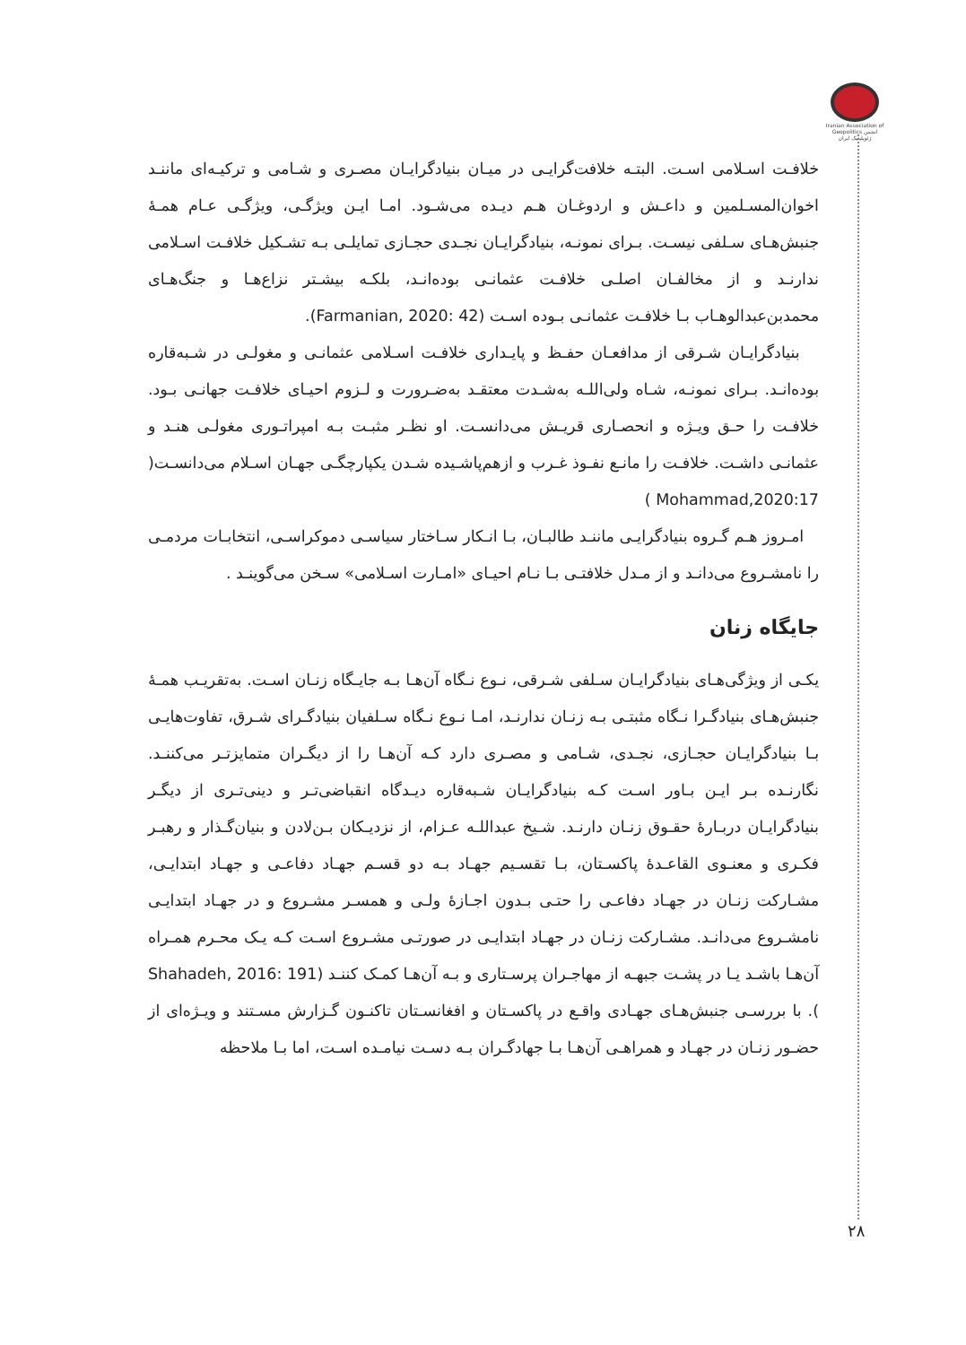Iranian Association of Geopolitics انجمن ژئوپلیتیک ایران
خلافـت اسـلامی اسـت. البتـه خلافت‌گرایـی در میـان بنیادگرایـان مصـری و شـامی و ترکیـه‌ای ماننـد اخوان‌المسـلمین و داعـش و اردوغـان هـم دیـده می‌شـود. امـا ایـن ویژگـی، ویژگـی عـام همـۀ جنبش‌هـای سـلفی نیسـت. بـرای نمونـه، بنیادگرایـان نجـدی حجـازی تمایلـی بـه تشـکیل خلافـت اسـلامی ندارنـد و از مخالفـان اصلـی خلافـت عثمانـی بوده‌انـد، بلکـه بیشـتر نزاع‌هـا و جنگ‌هـای محمدبن‌عبدالوهـاب بـا خلافـت عثمانـی بـوده اسـت (Farmanian, 2020: 42).
بنیادگرایـان شـرقی از مدافعـان حفـظ و پایـداری خلافـت اسـلامی عثمانـی و مغولـی در شـبه‌قاره بوده‌انـد. بـرای نمونـه، شـاه ولی‌اللـه به‌شـدت معتقـد به‌ضـرورت و لـزوم احیـای خلافـت جهانـی بـود. خلافـت را حـق ویـژه و انحصـاری قریـش می‌دانسـت. او نظـر مثبـت بـه امپراتـوری مغولـی هنـد و عثمانـی داشـت. خلافـت را مانـع نفـوذ غـرب و ازهم‌پاشـیده شـدن یکپارچگـی جهـان اسـلام می‌دانسـت( Mohammad,2020:17 )
امـروز هـم گـروه بنیادگرایـی ماننـد طالبـان، بـا انـکار سـاختار سیاسـی دموکراسـی، انتخابـات مردمـی را نامشـروع می‌دانـد و از مـدل خلافتـی بـا نـام احیـای «امـارت اسـلامی» سـخن می‌گوینـد .
جایگاه زنان
یکـی از ویژگی‌هـای بنیادگرایـان سـلفی شـرقی، نـوع نـگاه آن‌هـا بـه جایـگاه زنـان اسـت. به‌تقریـب همـۀ جنبش‌هـای بنیادگـرا نـگاه مثبتـی بـه زنـان ندارنـد، امـا نـوع نـگاه سـلفیان بنیادگـرای شـرق، تفاوت‌هایـی بـا بنیادگرایـان حجـازی، نجـدی، شـامی و مصـری دارد کـه آن‌هـا را از دیگـران متمایزتـر می‌کننـد. نگارنـده بـر ایـن بـاور اسـت کـه بنیادگرایـان شـبه‌قاره دیـدگاه انقباضی‌تـر و دینی‌تـری از دیگـر بنیادگرایـان دربـارۀ حقـوق زنـان دارنـد. شـیخ عبداللـه عـزام، از نزدیـکان بـن‌لادن و بنیان‌گـذار و رهبـر فکـری و معنـوی القاعـدۀ پاکسـتان، بـا تقسـیم جهـاد بـه دو قسـم جهـاد دفاعـی و جهـاد ابتدایـی، مشـارکت زنـان در جهـاد دفاعـی را حتـی بـدون اجـازۀ ولـی و همسـر مشـروع و در جهـاد ابتدایـی نامشـروع می‌دانـد. مشـارکت زنـان در جهـاد ابتدایـی در صورتـی مشـروع اسـت کـه یـک محـرم همـراه آن‌هـا باشـد یـا در پشـت جبهـه از مهاجـران پرسـتاری و بـه آن‌هـا کمـک کننـد (Shahadeh, 2016: 191 ). با بررسـی جنبش‌هـای جهـادی واقـع در پاکسـتان و افغانسـتان تاکنـون گـزارش مسـتند و ویـژه‌ای از حضـور زنـان در جهـاد و همراهـی آن‌هـا بـا جهادگـران بـه دسـت نیامـده اسـت، اما بـا ملاحظه
۲۸